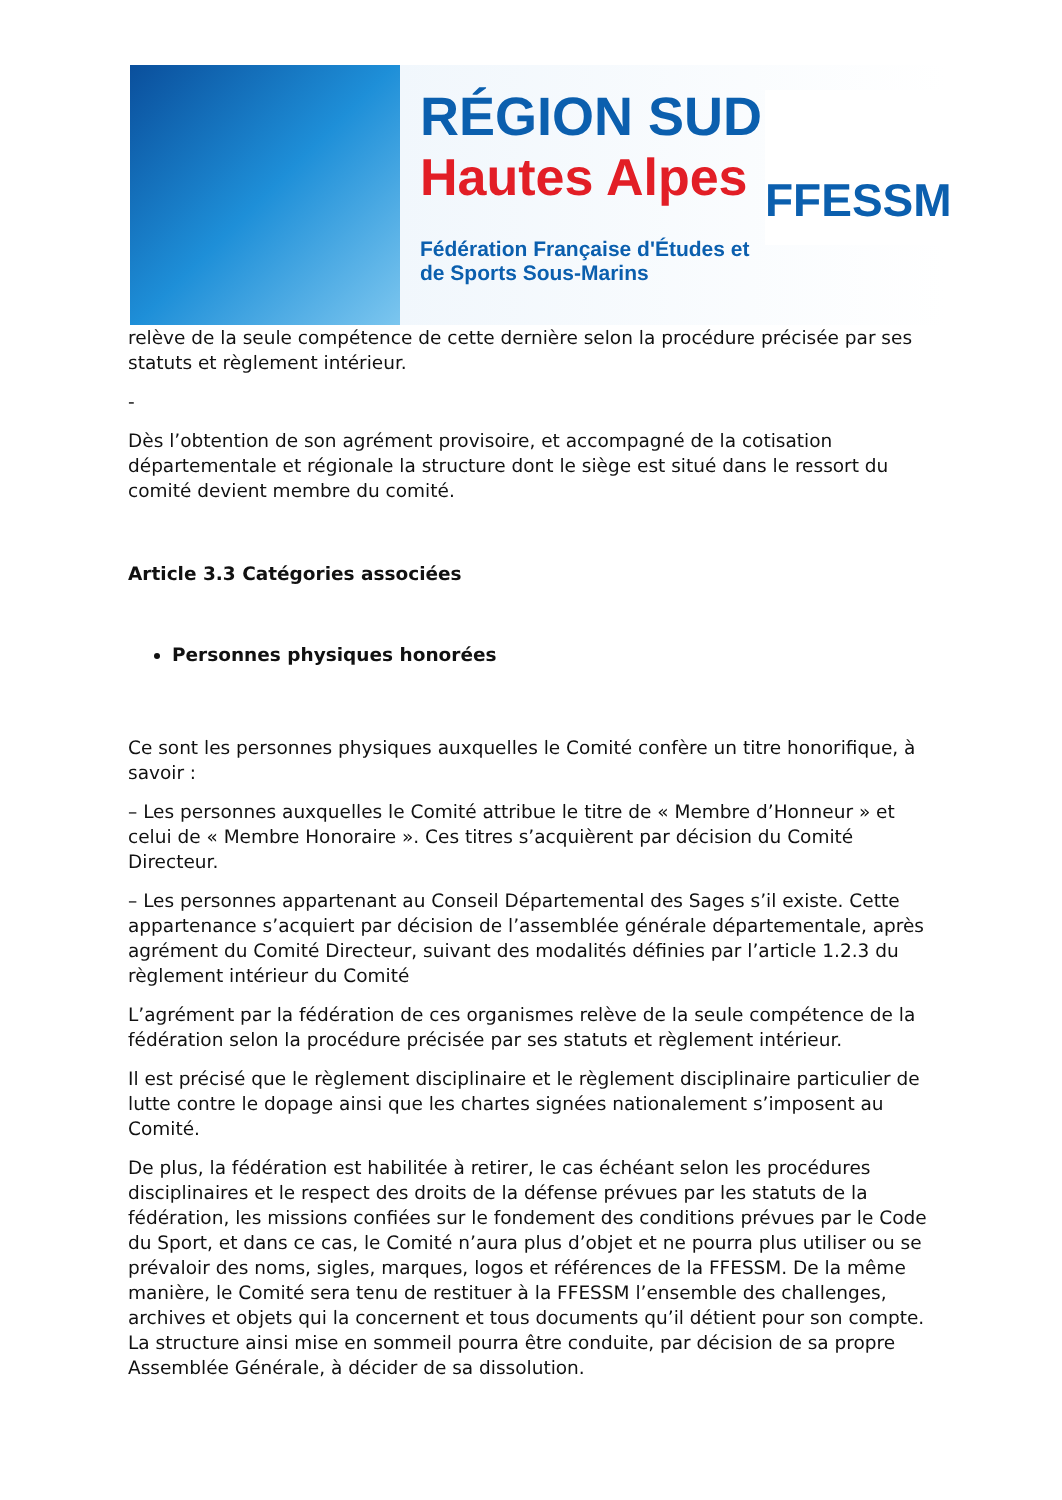RÉGION SUD
Hautes Alpes
Fédération Française d'Études et de Sports Sous-Marins
FFESSM
relève de la seule compétence de cette dernière selon la procédure précisée par ses statuts et règlement intérieur.
-
Dès l’obtention de son agrément provisoire, et accompagné de la cotisation départementale et régionale la structure dont le siège est situé dans le ressort du comité devient membre du comité.
Article 3.3 Catégories associées
Personnes physiques honorées
Ce sont les personnes physiques auxquelles le Comité confère un titre honorifique, à savoir :
– Les personnes auxquelles le Comité attribue le titre de « Membre d’Honneur » et celui de « Membre Honoraire ». Ces titres s’acquièrent par décision du Comité Directeur.
– Les personnes appartenant au Conseil Départemental des Sages s’il existe. Cette appartenance s’acquiert par décision de l’assemblée générale départementale, après agrément du Comité Directeur, suivant des modalités définies par l’article 1.2.3 du règlement intérieur du Comité
L’agrément par la fédération de ces organismes relève de la seule compétence de la fédération selon la procédure précisée par ses statuts et règlement intérieur.
Il est précisé que le règlement disciplinaire et le règlement disciplinaire particulier de lutte contre le dopage ainsi que les chartes signées nationalement s’imposent au Comité.
De plus, la fédération est habilitée à retirer, le cas échéant selon les procédures disciplinaires et le respect des droits de la défense prévues par les statuts de la fédération, les missions confiées sur le fondement des conditions prévues par le Code du Sport, et dans ce cas, le Comité n’aura plus d’objet et ne pourra plus utiliser ou se prévaloir des noms, sigles, marques, logos et références de la FFESSM. De la même manière, le Comité sera tenu de restituer à la FFESSM l’ensemble des challenges, archives et objets qui la concernent et tous documents qu’il détient pour son compte. La structure ainsi mise en sommeil pourra être conduite, par décision de sa propre Assemblée Générale, à décider de sa dissolution.